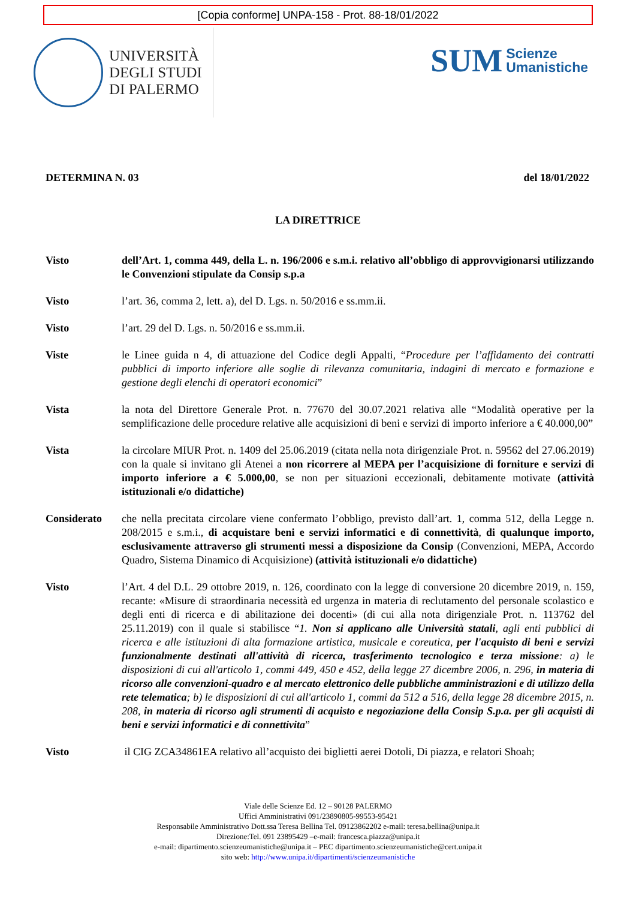[Copia conforme] UNPA-158 - Prot. 88-18/01/2022
UNIVERSITÀ
DEGLI STUDI
DI PALERMO
SUM Scienze
Umanistiche
DETERMINA N. 03 del 18/01/2022
LA DIRETTRICE
Visto dell’Art. 1, comma 449, della L. n. 196/2006 e s.m.i. relativo all’obbligo di approvvigionarsi utilizzando le Convenzioni stipulate da Consip s.p.a
Visto l’art. 36, comma 2, lett. a), del D. Lgs. n. 50/2016 e ss.mm.ii.
Visto l’art. 29 del D. Lgs. n. 50/2016 e ss.mm.ii.
Viste le Linee guida n 4, di attuazione del Codice degli Appalti, “Procedure per l’affidamento dei contratti pubblici di importo inferiore alle soglie di rilevanza comunitaria, indagini di mercato e formazione e gestione degli elenchi di operatori economici”
Vista la nota del Direttore Generale Prot. n. 77670 del 30.07.2021 relativa alle “Modalità operative per la semplificazione delle procedure relative alle acquisizioni di beni e servizi di importo inferiore a € 40.000,00”
Vista la circolare MIUR Prot. n. 1409 del 25.06.2019 (citata nella nota dirigenziale Prot. n. 59562 del 27.06.2019) con la quale si invitano gli Atenei a non ricorrere al MEPA per l’acquisizione di forniture e servizi di importo inferiore a € 5.000,00, se non per situazioni eccezionali, debitamente motivate (attività istituzionali e/o didattiche)
Considerato che nella precitata circolare viene confermato l’obbligo, previsto dall’art. 1, comma 512, della Legge n. 208/2015 e s.m.i., di acquistare beni e servizi informatici e di connettività, di qualunque importo, esclusivamente attraverso gli strumenti messi a disposizione da Consip (Convenzioni, MEPA, Accordo Quadro, Sistema Dinamico di Acquisizione) (attività istituzionali e/o didattiche)
Visto l’Art. 4 del D.L. 29 ottobre 2019, n. 126, coordinato con la legge di conversione 20 dicembre 2019, n. 159, recante: «Misure di straordinaria necessità ed urgenza in materia di reclutamento del personale scolastico e degli enti di ricerca e di abilitazione dei docenti» (di cui alla nota dirigenziale Prot. n. 113762 del 25.11.2019) con il quale si stabilisce “1. Non si applicano alle Università statali, agli enti pubblici di ricerca e alle istituzioni di alta formazione artistica, musicale e coreutica, per l'acquisto di beni e servizi funzionalmente destinati all'attività di ricerca, trasferimento tecnologico e terza missione: a) le disposizioni di cui all'articolo 1, commi 449, 450 e 452, della legge 27 dicembre 2006, n. 296, in materia di ricorso alle convenzioni-quadro e al mercato elettronico delle pubbliche amministrazioni e di utilizzo della rete telematica; b) le disposizioni di cui all'articolo 1, commi da 512 a 516, della legge 28 dicembre 2015, n. 208, in materia di ricorso agli strumenti di acquisto e negoziazione della Consip S.p.a. per gli acquisti di beni e servizi informatici e di connettivita”
Visto il CIG ZCA34861EA relativo all’acquisto dei biglietti aerei Dotoli, Di piazza, e relatori Shoah;
Viale delle Scienze Ed. 12 – 90128 PALERMO
Uffici Amministrativi 091/23890805-99553-95421
Responsabile Amministrativo Dott.ssa Teresa Bellina Tel. 09123862202 e-mail: teresa.bellina@unipa.it
Direzione:Tel. 091 23895429 –e-mail: francesca.piazza@unipa.it
e-mail: dipartimento.scienzeumanistiche@unipa.it – PEC dipartimento.scienzeumanistiche@cert.unipa.it
sito web: http://www.unipa.it/dipartimenti/scienzeumanistiche